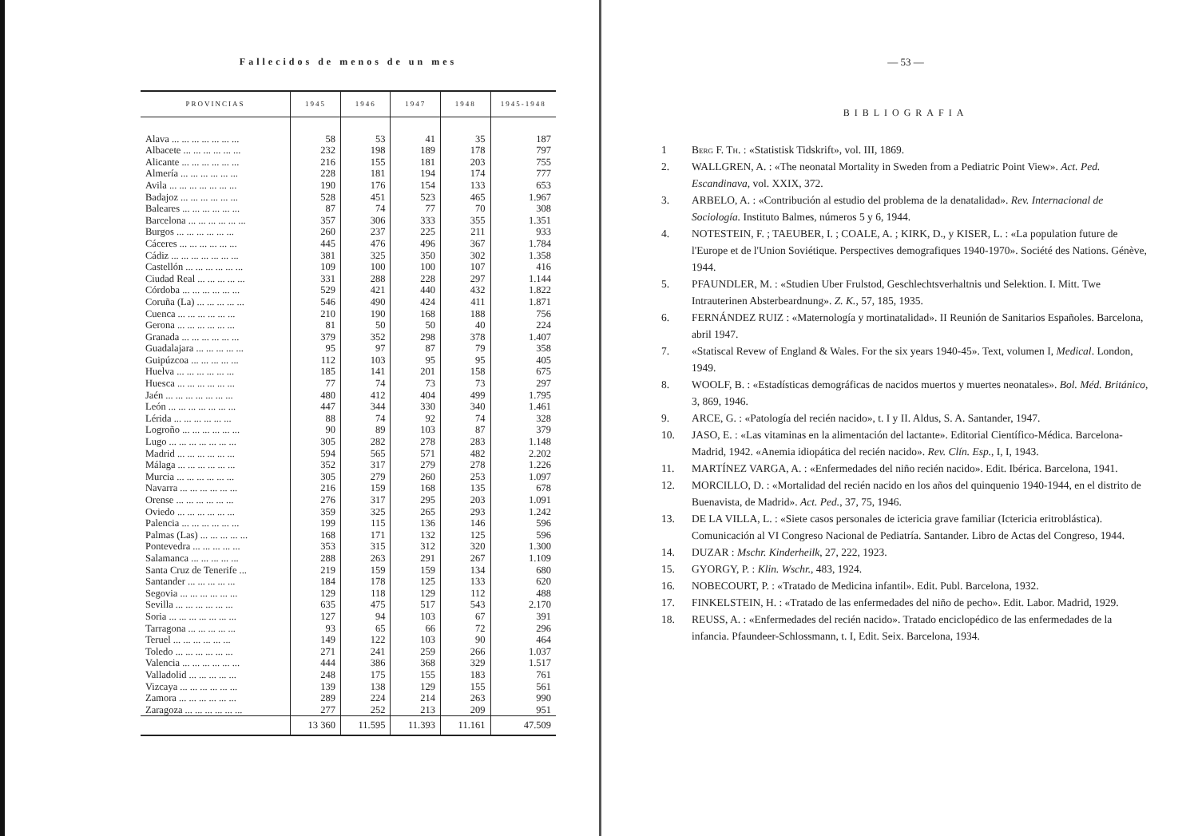Fallecidos de menos de un mes
| PROVINCIAS | 1945 | 1946 | 1947 | 1948 | 1945-1948 |
| --- | --- | --- | --- | --- | --- |
| Alava ... ... ... ... ... ... ... | 58 | 53 | 41 | 35 | 187 |
| Albacete ... ... ... ... ... ... | 232 | 198 | 189 | 178 | 797 |
| Alicante ... ... ... ... ... ... | 216 | 155 | 181 | 203 | 755 |
| Almería ... ... ... ... ... ... | 228 | 181 | 194 | 174 | 777 |
| Avila ... ... ... ... ... ... ... | 190 | 176 | 154 | 133 | 653 |
| Badajoz ... ... ... ... ... ... | 528 | 451 | 523 | 465 | 1.967 |
| Baleares ... ... ... ... ... ... | 87 | 74 | 77 | 70 | 308 |
| Barcelona ... ... ... ... ... ... | 357 | 306 | 333 | 355 | 1.351 |
| Burgos ... ... ... ... ... ... | 260 | 237 | 225 | 211 | 933 |
| Cáceres ... ... ... ... ... ... | 445 | 476 | 496 | 367 | 1.784 |
| Cádiz ... ... ... ... ... ... ... | 381 | 325 | 350 | 302 | 1.358 |
| Castellón ... ... ... ... ... ... | 109 | 100 | 100 | 107 | 416 |
| Ciudad Real ... ... ... ... ... | 331 | 288 | 228 | 297 | 1.144 |
| Córdoba ... ... ... ... ... ... | 529 | 421 | 440 | 432 | 1.822 |
| Coruña (La) ... ... ... ... ... | 546 | 490 | 424 | 411 | 1.871 |
| Cuenca ... ... ... ... ... ... | 210 | 190 | 168 | 188 | 756 |
| Gerona ... ... ... ... ... ... | 81 | 50 | 50 | 40 | 224 |
| Granada ... ... ... ... ... ... | 379 | 352 | 298 | 378 | 1.407 |
| Guadalajara ... ... ... ... ... | 95 | 97 | 87 | 79 | 358 |
| Guipúzcoa ... ... ... ... ... | 112 | 103 | 95 | 95 | 405 |
| Huelva ... ... ... ... ... ... | 185 | 141 | 201 | 158 | 675 |
| Huesca ... ... ... ... ... ... | 77 | 74 | 73 | 73 | 297 |
| Jaén ... ... ... ... ... ... ... | 480 | 412 | 404 | 499 | 1.795 |
| León ... ... ... ... ... ... ... | 447 | 344 | 330 | 340 | 1.461 |
| Lérida ... ... ... ... ... ... | 88 | 74 | 92 | 74 | 328 |
| Logroño ... ... ... ... ... ... | 90 | 89 | 103 | 87 | 379 |
| Lugo ... ... ... ... ... ... ... | 305 | 282 | 278 | 283 | 1.148 |
| Madrid ... ... ... ... ... ... | 594 | 565 | 571 | 482 | 2.202 |
| Málaga ... ... ... ... ... ... | 352 | 317 | 279 | 278 | 1.226 |
| Murcia ... ... ... ... ... ... | 305 | 279 | 260 | 253 | 1.097 |
| Navarra ... ... ... ... ... ... | 216 | 159 | 168 | 135 | 678 |
| Orense ... ... ... ... ... ... | 276 | 317 | 295 | 203 | 1.091 |
| Oviedo ... ... ... ... ... ... | 359 | 325 | 265 | 293 | 1.242 |
| Palencia ... ... ... ... ... ... | 199 | 115 | 136 | 146 | 596 |
| Palmas (Las) ... ... ... ... ... | 168 | 171 | 132 | 125 | 596 |
| Pontevedra ... ... ... ... ... | 353 | 315 | 312 | 320 | 1.300 |
| Salamanca ... ... ... ... ... | 288 | 263 | 291 | 267 | 1.109 |
| Santa Cruz de Tenerife ... | 219 | 159 | 159 | 134 | 680 |
| Santander ... ... ... ... ... | 184 | 178 | 125 | 133 | 620 |
| Segovia ... ... ... ... ... ... | 129 | 118 | 129 | 112 | 488 |
| Sevilla ... ... ... ... ... ... | 635 | 475 | 517 | 543 | 2.170 |
| Soria ... ... ... ... ... ... ... | 127 | 94 | 103 | 67 | 391 |
| Tarragona ... ... ... ... ... | 93 | 65 | 66 | 72 | 296 |
| Teruel ... ... ... ... ... ... | 149 | 122 | 103 | 90 | 464 |
| Toledo ... ... ... ... ... ... | 271 | 241 | 259 | 266 | 1.037 |
| Valencia ... ... ... ... ... ... | 444 | 386 | 368 | 329 | 1.517 |
| Valladolid ... ... ... ... ... | 248 | 175 | 155 | 183 | 761 |
| Vizcaya ... ... ... ... ... ... | 139 | 138 | 129 | 155 | 561 |
| Zamora ... ... ... ... ... ... | 289 | 224 | 214 | 263 | 990 |
| Zaragoza ... ... ... ... ... ... | 277 | 252 | 213 | 209 | 951 |
| | 13 360 | 11.595 | 11.393 | 11.161 | 47.509 |
— 53 —
BIBLIOGRAFIA
1 Berg F. Th. : «Statistisk Tidskrift», vol. III, 1869.
2. WALLGREN, A. : «The neonatal Mortality in Sweden from a Pediatric Point View». Act. Ped. Escandinava, vol. XXIX, 372.
3. ARBELO, A. : «Contribución al estudio del problema de la denatalidad». Rev. Internacional de Sociología. Instituto Balmes, números 5 y 6, 1944.
4. NOTESTEIN, F. ; TAEUBER, I. ; COALE, A. ; KIRK, D., y KISER, L. : «La population future de l'Europe et de l'Union Soviétique. Perspectives demografiques 1940-1970». Société des Nations. Génève, 1944.
5. PFAUNDLER, M. : «Studien Uber Frulstod, Geschlechtsverhaltnis und Selektion. I. Mitt. Twe Intrauterinen Absterbeardnung». Z. K., 57, 185, 1935.
6. FERNÁNDEZ RUIZ : «Maternología y mortinatalidad». II Reunión de Sanitarios Españoles. Barcelona, abril 1947.
7. «Statiscal Revew of England & Wales. For the six years 1940-45». Text, volumen I, Medical. London, 1949.
8. WOOLF, B. : «Estadísticas demográficas de nacidos muertos y muertes neonatales». Bol. Méd. Británico, 3, 869, 1946.
9. ARCE, G. : «Patología del recién nacido», t. I y II. Aldus, S. A. Santander, 1947.
10. JASO, E. : «Las vitaminas en la alimentación del lactante». Editorial Científico-Médica. Barcelona-Madrid, 1942. «Anemia idiopática del recién nacido». Rev. Clín. Esp., I, I, 1943.
11. MARTÍNEZ VARGA, A. : «Enfermedades del niño recién nacido». Edit. Ibérica. Barcelona, 1941.
12. MORCILLO, D. : «Mortalidad del recién nacido en los años del quinquenio 1940-1944, en el distrito de Buenavista, de Madrid». Act. Ped., 37, 75, 1946.
13. DE LA VILLA, L. : «Siete casos personales de ictericia grave familiar (Ictericia eritroblástica). Comunicación al VI Congreso Nacional de Pediatría. Santander. Libro de Actas del Congreso, 1944.
14. DUZAR : Mschr. Kinderheilk, 27, 222, 1923.
15. GYORGY, P. : Klin. Wschr., 483, 1924.
16. NOBECOURT, P. : «Tratado de Medicina infantil». Edit. Publ. Barcelona, 1932.
17. FINKELSTEIN, H. : «Tratado de las enfermedades del niño de pecho». Edit. Labor. Madrid, 1929.
18. REUSS, A. : «Enfermedades del recién nacido». Tratado enciclopédico de las enfermedades de la infancia. Pfaundeer-Schlossmann, t. I, Edit. Seix. Barcelona, 1934.